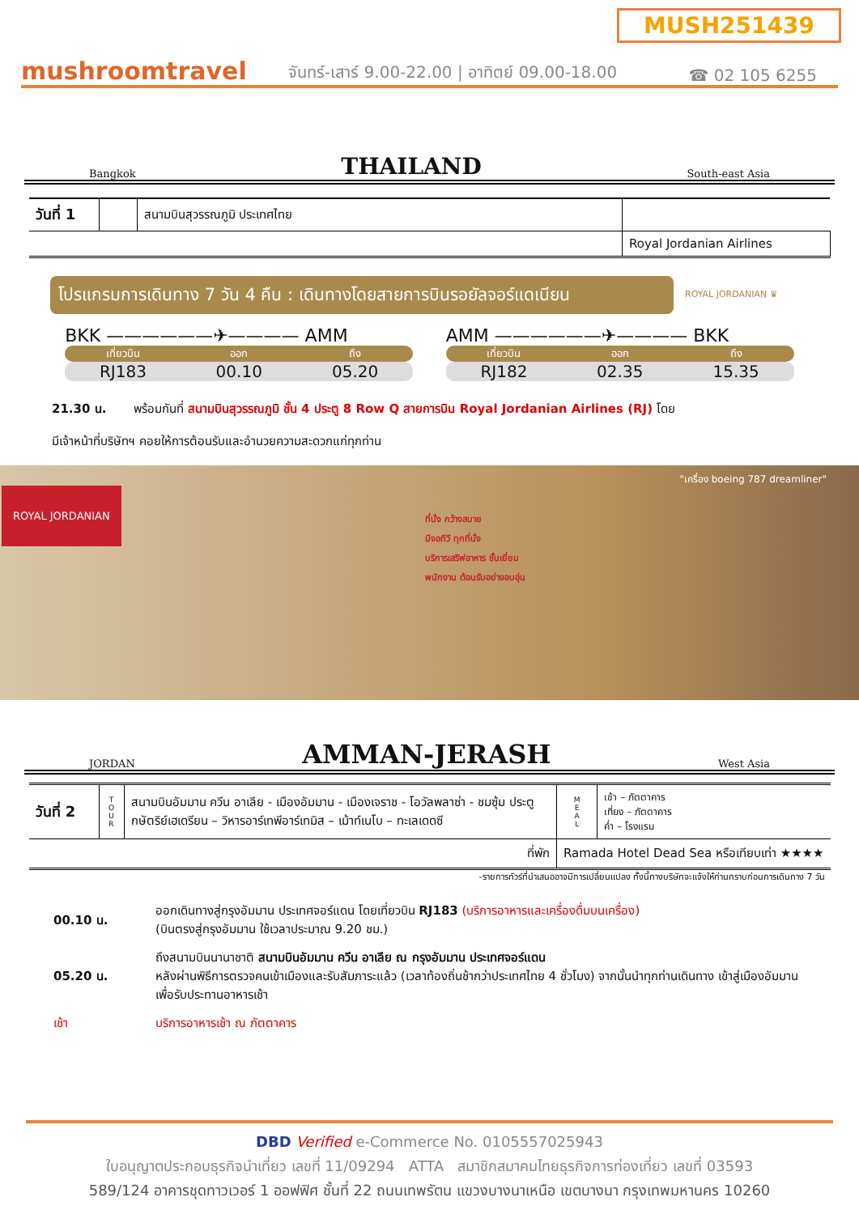MUSH251439
mushroomtravel
จันทร์-เสาร์ 9.00-22.00 | อาทิตย์ 09.00-18.00
☎ 02 105 6255
Bangkok THAILAND South-east Asia
| วันที่ 1 | | สนามบินสุวรรณภูมิ ประเทศไทย | |
| | | | Royal Jordanian Airlines |
โปรแกรมการเดินทาง 7 วัน 4 คืน : เดินทางโดยสายการบินรอยัลจอร์แดเนียน
ROYAL JORDANIAN ♛
BKK ——————✈———— AMM
เที่ยวบิน ออก ถึง
RJ183 00.10 05.20
AMM ——————✈———— BKK
เที่ยวบิน ออก ถึง
RJ182 02.35 15.35
21.30 น. พร้อมกันที่ สนามบินสุวรรณภูมิ ชั้น 4 ประตู 8 Row Q สายการบิน Royal Jordanian Airlines (RJ) โดย
มีเจ้าหน้าที่บริษัทฯ คอยให้การต้อนรับและอำนวยความสะดวกแก่ทุกท่าน
ROYAL JORDANIAN
ที่นั่ง กว้างสบาย
มีจอทีวี ทุกที่นั่ง
บริการเสริฟอาหาร ชั้นเยี่ยม
พนักงาน ต้อนรับอย่างอบอุ่น
"เครื่อง boeing 787 dreamliner"
JORDAN AMMAN-JERASH West Asia
| วันที่ 2 | T O U R | สนามบินอัมมาน ควีน อาเลีย - เมืองอัมมาน - เมืองเจราช - โอวัลพลาซ่า - ชมซุ้ม ประตูกษัตริย์เฮเดรียน – วิหารอาร์เทพีอาร์เทมิส – เม้าท์เนโบ – ทะเลเดดซี | M E A L | เช้า – ภัตตาคาร เที่ยง – ภัตตาคาร ค่ำ – โรงแรม |
| ที่พัก | | | Ramada Hotel Dead Sea หรือเทียบเท่า ★★★★ | |
-รายการทัวร์ที่นำเสนออาจมีการเปลี่ยนแปลง ทั้งนี้ทางบริษัทจะแจ้งให้ท่านทราบก่อนการเดินทาง 7 วัน
| 00.10 น. | ออกเดินทางสู่กรุงอัมมาน ประเทศจอร์แดน โดยเที่ยวบิน RJ183 (บริการอาหารและเครื่องดื่มบนเครื่อง) (บินตรงสู่กรุงอัมมาน ใช้เวลาประมาณ 9.20 ชม.) |
| 05.20 น. | ถึงสนามบินนานาชาติ สนามบินอัมมาน ควีน อาเลีย ณ กรุงอัมมาน ประเทศจอร์แดน หลังผ่านพิธีการตรวจคนเข้าเมืองและรับสัมภาระแล้ว (เวลาท้องถิ่นช้ากว่าประเทศไทย 4 ชั่วโมง) จากนั้นนำทุกท่านเดินทาง เข้าสู่เมืองอัมมาน เพื่อรับประทานอาหารเช้า |
| เช้า | บริการอาหารเช้า ณ ภัตตาคาร |
DBD Verified e-Commerce No. 0105557025943
ใบอนุญาตประกอบธุรกิจนำเที่ยว เลขที่ 11/09294 ATTA สมาชิกสมาคมไทยธุรกิจการท่องเที่ยว เลขที่ 03593
589/124 อาคารชุดทาวเวอร์ 1 ออฟฟิศ ชั้นที่ 22 ถนนเทพรัตน แขวงบางนาเหนือ เขตบางนา กรุงเทพมหานคร 10260